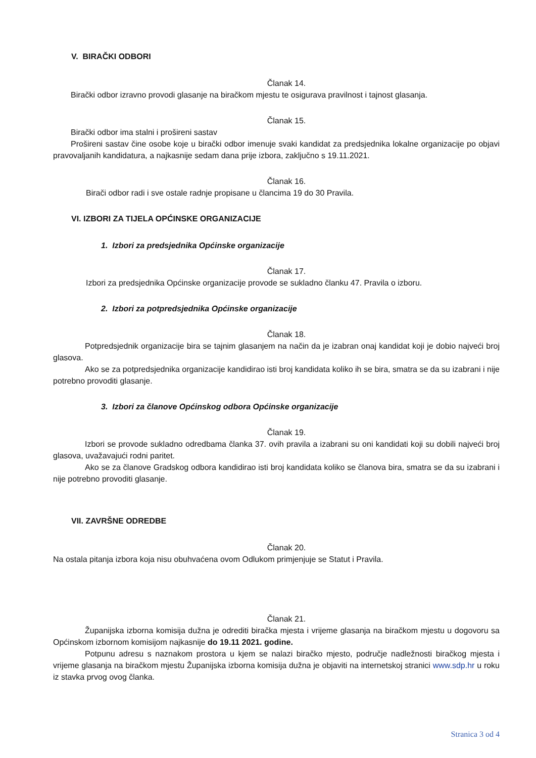V. BIRAČKI ODBORI
Članak 14.
Birački odbor izravno provodi glasanje na biračkom mjestu te osigurava pravilnost i tajnost glasanja.
Članak 15.
Birački odbor ima stalni i prošireni sastav
Prošireni sastav čine osobe koje u birački odbor imenuje svaki kandidat za predsjednika lokalne organizacije po objavi pravovaljanih kandidatura, a najkasnije sedam dana prije izbora, zaključno s 19.11.2021.
Članak 16.
Birači odbor radi i sve ostale radnje propisane u člancima 19 do 30 Pravila.
VI. IZBORI ZA TIJELA OPĆINSKE ORGANIZACIJE
1. Izbori za predsjednika Općinske organizacije
Članak 17.
Izbori za predsjednika Općinske organizacije provode se sukladno članku 47. Pravila o izboru.
2. Izbori za potpredsjednika Općinske organizacije
Članak 18.
Potpredsjednik organizacije bira se tajnim glasanjem na način da je izabran onaj kandidat koji je dobio najveći broj glasova.
Ako se za potpredsjednika organizacije kandidirao isti broj kandidata koliko ih se bira, smatra se da su izabrani i nije potrebno provoditi glasanje.
3. Izbori za članove Općinskog odbora Općinske organizacije
Članak 19.
Izbori se provode sukladno odredbama članka 37. ovih pravila a izabrani su oni kandidati koji su dobili najveći broj glasova, uvažavajući rodni paritet.
Ako se za članove Gradskog odbora kandidirao isti broj kandidata koliko se članova bira, smatra se da su izabrani i nije potrebno provoditi glasanje.
VII. ZAVRŠNE ODREDBE
Članak 20.
Na ostala pitanja izbora koja nisu obuhvaćena ovom Odlukom primjenjuje se Statut i Pravila.
Članak 21.
Županijska izborna komisija dužna je odrediti biračka mjesta i vrijeme glasanja na biračkom mjestu u dogovoru sa Općinskom izbornom komisijom najkasnije do 19.11 2021. godine.
Potpunu adresu s naznakom prostora u kjem se nalazi biračko mjesto, područje nadležnosti biračkog mjesta i vrijeme glasanja na biračkom mjestu Županijska izborna komisija dužna je objaviti na internetskoj stranici www.sdp.hr u roku iz stavka prvog ovog članka.
Stranica 3 od 4